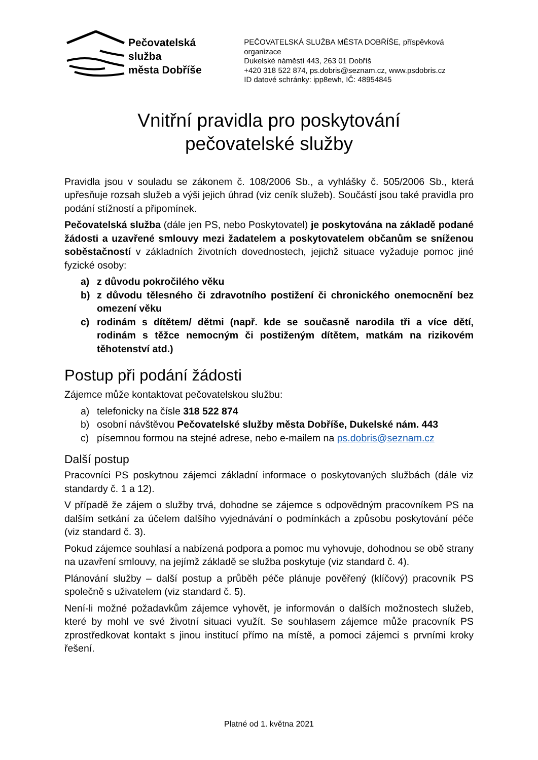Pečovatelská
služba
města Dobříše
PEČOVATELSKÁ SLUŽBA MĚSTA DOBŘÍŠE, příspěvková organizace
Dukelské náměstí 443, 263 01 Dobříš
+420 318 522 874, ps.dobris@seznam.cz, www.psdobris.cz
ID datové schránky: ipp8ewh, IČ: 48954845
Vnitřní pravidla pro poskytování
pečovatelské služby
Pravidla jsou v souladu se zákonem č. 108/2006 Sb., a vyhlášky č. 505/2006 Sb., která upřesňuje rozsah služeb a výši jejich úhrad (viz ceník služeb). Součástí jsou také pravidla pro podání stížností a připomínek.
Pečovatelská služba (dále jen PS, nebo Poskytovatel) je poskytována na základě podané žádosti a uzavřené smlouvy mezi žadatelem a poskytovatelem občanům se sníženou soběstačností v základních životních dovednostech, jejichž situace vyžaduje pomoc jiné fyzické osoby:
a) z důvodu pokročilého věku
b) z důvodu tělesného či zdravotního postižení či chronického onemocnění bez omezení věku
c) rodinám s dítětem/ dětmi (např. kde se současně narodila tři a více dětí, rodinám s těžce nemocným či postiženým dítětem, matkám na rizikovém těhotenství atd.)
Postup při podání žádosti
Zájemce může kontaktovat pečovatelskou službu:
a) telefonicky na čísle 318 522 874
b) osobní návštěvou Pečovatelské služby města Dobříše, Dukelské nám. 443
c) písemnou formou na stejné adrese, nebo e-mailem na ps.dobris@seznam.cz
Další postup
Pracovníci PS poskytnou zájemci základní informace o poskytovaných službách (dále viz standardy č. 1 a 12).
V případě že zájem o služby trvá, dohodne se zájemce s odpovědným pracovníkem PS na dalším setkání za účelem dalšího vyjednávání o podmínkách a způsobu poskytování péče (viz standard č. 3).
Pokud zájemce souhlasí a nabízená podpora a pomoc mu vyhovuje, dohodnou se obě strany na uzavření smlouvy, na jejímž základě se služba poskytuje (viz standard č. 4).
Plánování služby – další postup a průběh péče plánuje pověřený (klíčový) pracovník PS společně s uživatelem (viz standard č. 5).
Není-li možné požadavkům zájemce vyhovět, je informován o dalších možnostech služeb, které by mohl ve své životní situaci využít. Se souhlasem zájemce může pracovník PS zprostředkovat kontakt s jinou institucí přímo na místě, a pomoci zájemci s prvními kroky řešení.
Platné od 1. května 2021